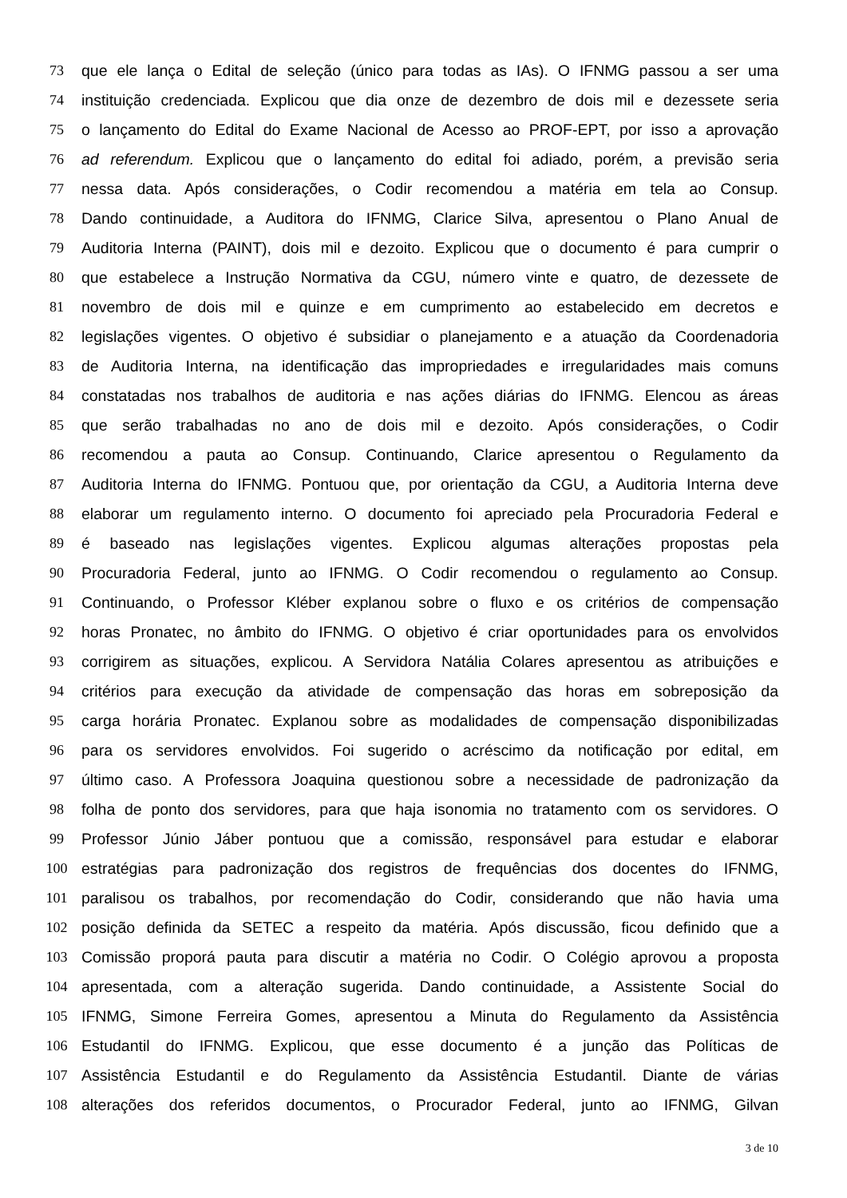73 que ele lança o Edital de seleção (único para todas as IAs). O IFNMG passou a ser uma
74 instituição credenciada. Explicou que dia onze de dezembro de dois mil e dezessete seria
75 o lançamento do Edital do Exame Nacional de Acesso ao PROF-EPT, por isso a aprovação
76 ad referendum. Explicou que o lançamento do edital foi adiado, porém, a previsão seria
77 nessa data. Após considerações, o Codir recomendou a matéria em tela ao Consup.
78 Dando continuidade, a Auditora do IFNMG, Clarice Silva, apresentou o Plano Anual de
79 Auditoria Interna (PAINT), dois mil e dezoito. Explicou que o documento é para cumprir o
80 que estabelece a Instrução Normativa da CGU, número vinte e quatro, de dezessete de
81 novembro de dois mil e quinze e em cumprimento ao estabelecido em decretos e
82 legislações vigentes. O objetivo é subsidiar o planejamento e a atuação da Coordenadoria
83 de Auditoria Interna, na identificação das impropriedades e irregularidades mais comuns
84 constatadas nos trabalhos de auditoria e nas ações diárias do IFNMG. Elencou as áreas
85 que serão trabalhadas no ano de dois mil e dezoito. Após considerações, o Codir
86 recomendou a pauta ao Consup. Continuando, Clarice apresentou o Regulamento da
87 Auditoria Interna do IFNMG. Pontuou que, por orientação da CGU, a Auditoria Interna deve
88 elaborar um regulamento interno. O documento foi apreciado pela Procuradoria Federal e
89 é baseado nas legislações vigentes. Explicou algumas alterações propostas pela
90 Procuradoria Federal, junto ao IFNMG. O Codir recomendou o regulamento ao Consup.
91 Continuando, o Professor Kléber explanou sobre o fluxo e os critérios de compensação
92 horas Pronatec, no âmbito do IFNMG. O objetivo é criar oportunidades para os envolvidos
93 corrigirem as situações, explicou. A Servidora Natália Colares apresentou as atribuições e
94 critérios para execução da atividade de compensação das horas em sobreposição da
95 carga horária Pronatec. Explanou sobre as modalidades de compensação disponibilizadas
96 para os servidores envolvidos. Foi sugerido o acréscimo da notificação por edital, em
97 último caso. A Professora Joaquina questionou sobre a necessidade de padronização da
98 folha de ponto dos servidores, para que haja isonomia no tratamento com os servidores. O
99 Professor Júnio Jáber pontuou que a comissão, responsável para estudar e elaborar
100 estratégias para padronização dos registros de frequências dos docentes do IFNMG,
101 paralisou os trabalhos, por recomendação do Codir, considerando que não havia uma
102 posição definida da SETEC a respeito da matéria. Após discussão, ficou definido que a
103 Comissão proporá pauta para discutir a matéria no Codir. O Colégio aprovou a proposta
104 apresentada, com a alteração sugerida. Dando continuidade, a Assistente Social do
105 IFNMG, Simone Ferreira Gomes, apresentou a Minuta do Regulamento da Assistência
106 Estudantil do IFNMG. Explicou, que esse documento é a junção das Políticas de
107 Assistência Estudantil e do Regulamento da Assistência Estudantil. Diante de várias
108 alterações dos referidos documentos, o Procurador Federal, junto ao IFNMG, Gilvan
3 de 10